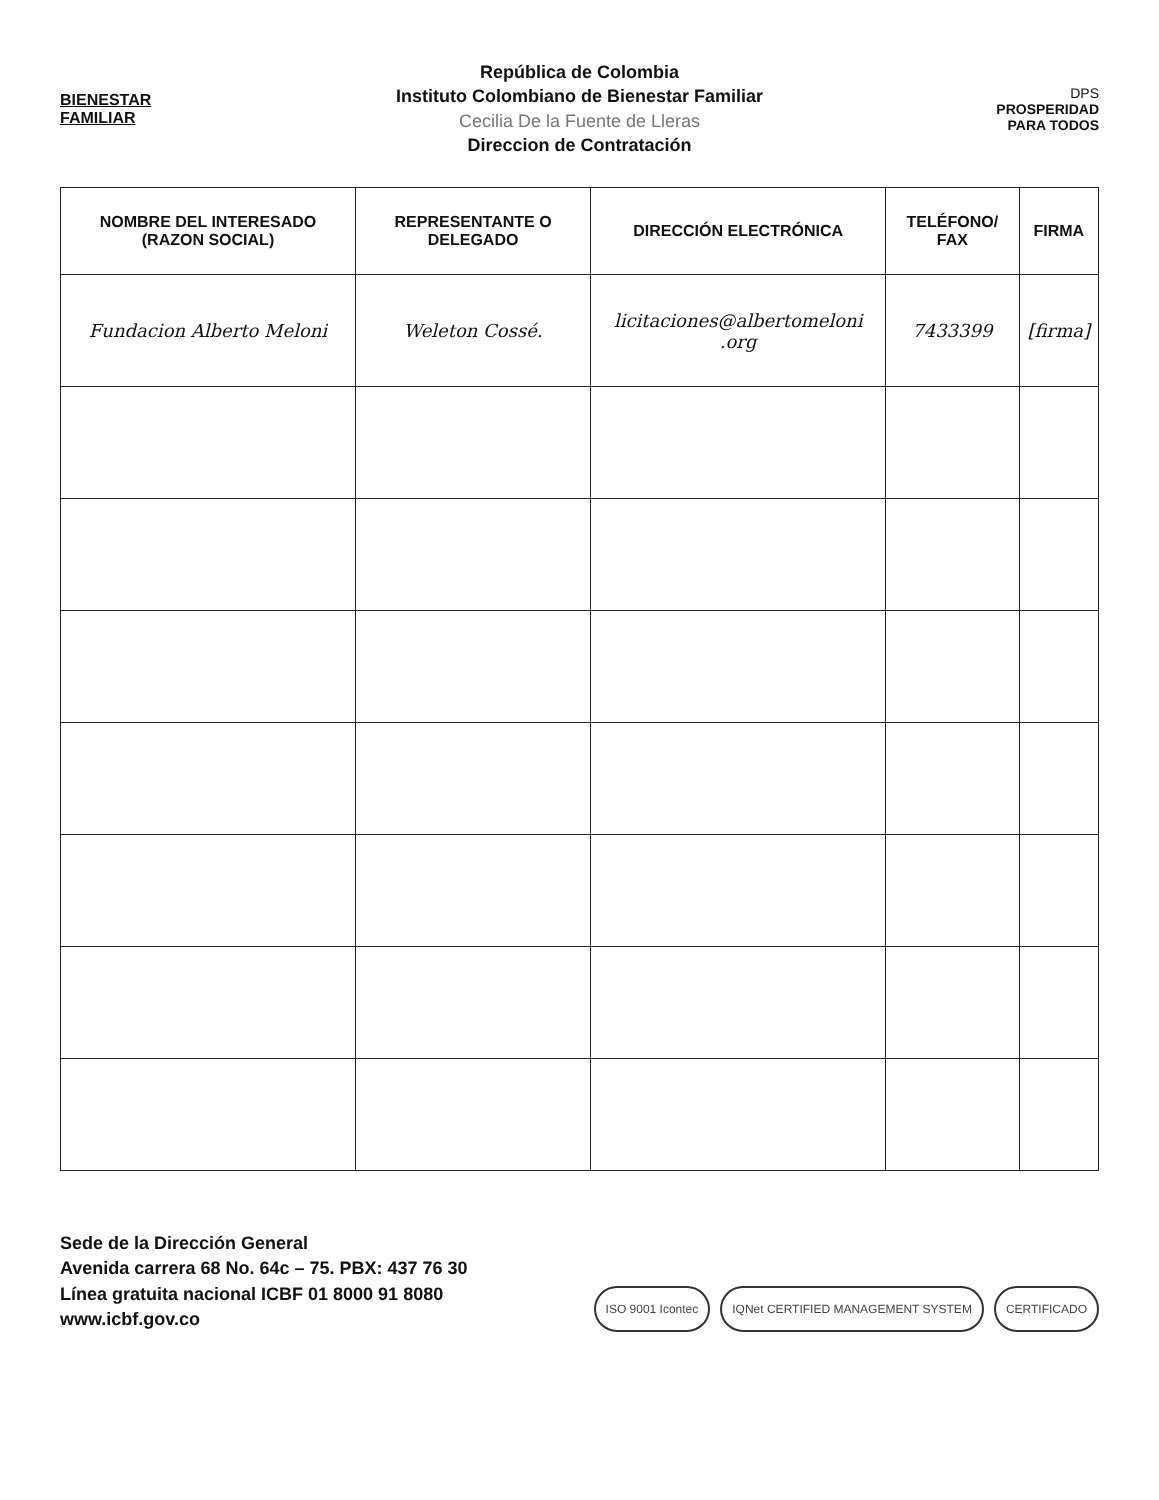BIENESTAR
FAMILIAR
República de Colombia
Instituto Colombiano de Bienestar Familiar
Cecilia De la Fuente de Lleras
Direccion de Contratación
DPS
PROSPERIDAD
PARA TODOS
| NOMBRE DEL INTERESADO (RAZON SOCIAL) | REPRESENTANTE O DELEGADO | DIRECCIÓN ELECTRÓNICA | TELÉFONO/ FAX | FIRMA |
| --- | --- | --- | --- | --- |
| Fundacion Alberto Meloni | Weleton Cossé. | licitaciones@albertomeloni .org | 7433399 | [firma] |
Sede de la Dirección General
Avenida carrera 68 No. 64c – 75. PBX: 437 76 30
Línea gratuita nacional ICBF 01 8000 91 8080
www.icbf.gov.co
ISO 9001 Icontec IQNet CERTIFIED MANAGEMENT SYSTEM CERTIFICADO